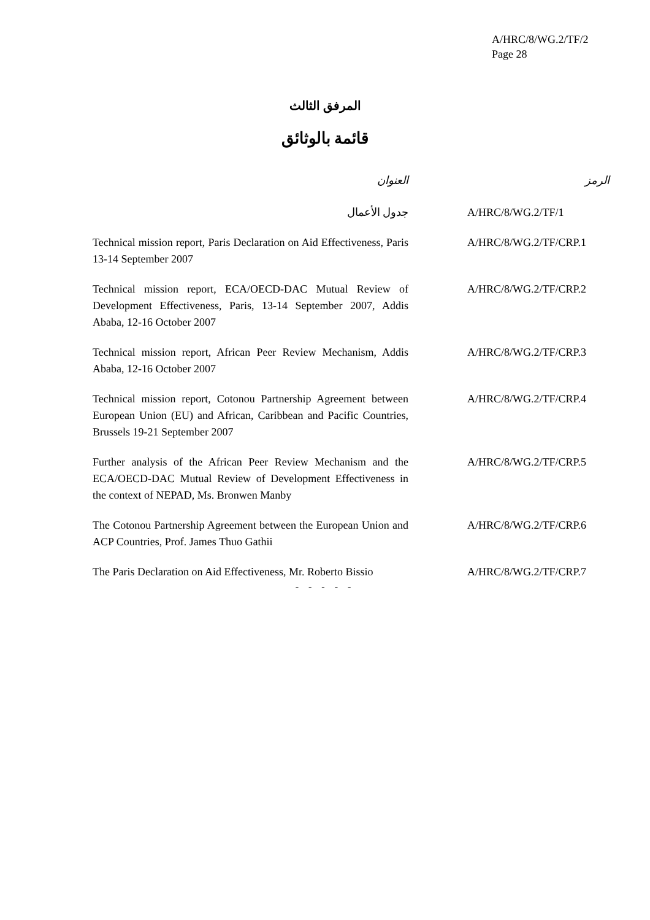A/HRC/8/WG.2/TF/2
Page 28
المرفق الثالث
قائمة بالوثائق
| العنوان | الرمز |
| --- | --- |
| جدول الأعمال | A/HRC/8/WG.2/TF/1 |
| Technical mission report, Paris Declaration on Aid Effectiveness, Paris 13-14 September 2007 | A/HRC/8/WG.2/TF/CRP.1 |
| Technical mission report, ECA/OECD-DAC Mutual Review of Development Effectiveness, Paris, 13-14 September 2007, Addis Ababa, 12-16 October 2007 | A/HRC/8/WG.2/TF/CRP.2 |
| Technical mission report, African Peer Review Mechanism, Addis Ababa, 12-16 October 2007 | A/HRC/8/WG.2/TF/CRP.3 |
| Technical mission report, Cotonou Partnership Agreement between European Union (EU) and African, Caribbean and Pacific Countries, Brussels 19-21 September 2007 | A/HRC/8/WG.2/TF/CRP.4 |
| Further analysis of the African Peer Review Mechanism and the ECA/OECD-DAC Mutual Review of Development Effectiveness in the context of NEPAD, Ms. Bronwen Manby | A/HRC/8/WG.2/TF/CRP.5 |
| The Cotonou Partnership Agreement between the European Union and ACP Countries, Prof. James Thuo Gathii | A/HRC/8/WG.2/TF/CRP.6 |
| The Paris Declaration on Aid Effectiveness, Mr. Roberto Bissio | A/HRC/8/WG.2/TF/CRP.7 |
- - - - -